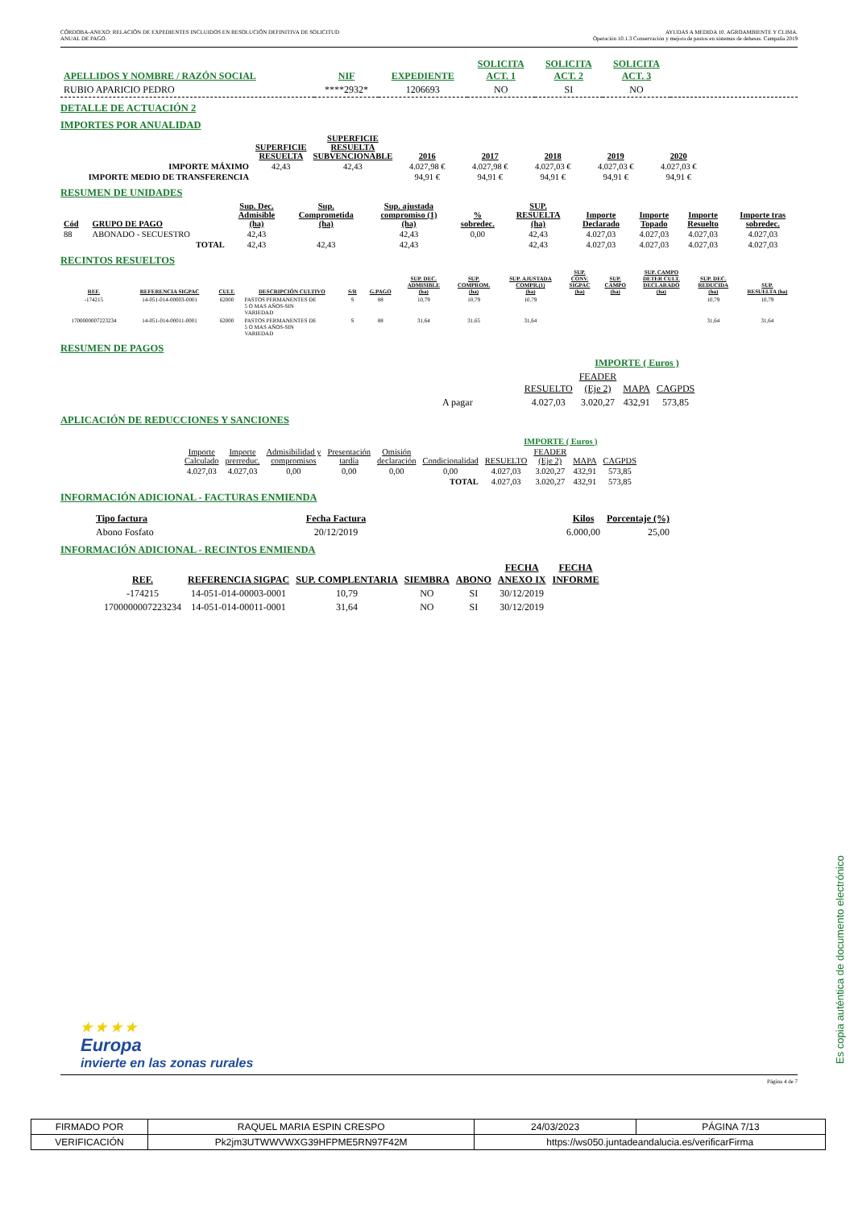CÓRDOBA-ANEXO: RELACIÓN DE EXPEDIENTES INCLUIDOS EN RESOLUCIÓN DEFINITIVA DE SOLICITUD
ANUAL DE PAGO.
AYUDAS A MEDIDA 10. AGROAMBIENTE Y CLIMA.
Operación 10.1.3 Conservación y mejora de pastos en sistemas de dehesas. Campaña 2019
| APELLIDOS Y NOMBRE / RAZÓN SOCIAL | NIF | EXPEDIENTE | SOLICITA ACT. 1 | SOLICITA ACT. 2 | SOLICITA ACT. 3 | |
| --- | --- | --- | --- | --- | --- | --- |
| RUBIO APARICIO PEDRO | ****2932* | 1206693 | NO | SI | NO | |
DETALLE DE ACTUACIÓN 2
IMPORTES POR ANUALIDAD
| | SUPERFICIE RESUELTA | SUPERFICIE RESUELTA SUBVENCIONABLE | 2016 | 2017 | 2018 | 2019 | 2020 |
| IMPORTE MÁXIMO | 42,43 | 42,43 | 4.027,98 € | 4.027,98 € | 4.027,03 € | 4.027,03 € | 4.027,03 € |
| IMPORTE MEDIO DE TRANSFERENCIA | | | 94,91 € | 94,91 € | 94,91 € | 94,91 € | 94,91 € |
RESUMEN DE UNIDADES
| Cód | GRUPO DE PAGO | Sup. Dec. Admisible (ha) | Sup. Comprometida (ha) | Sup. ajustada compromiso (1) (ha) | % sobredec. | SUP. RESUELTA (ha) | Importe Declarado | Importe Topado | Importe Resuelto | Importe tras sobredec. |
| --- | --- | --- | --- | --- | --- | --- | --- | --- | --- | --- |
| 88 | ABONADO - SECUESTRO | 42,43 | | 42,43 | 0,00 | 42,43 | 4.027,03 | 4.027,03 | 4.027,03 | 4.027,03 |
| | TOTAL | 42,43 | 42,43 | 42,43 | | 42,43 | 4.027,03 | 4.027,03 | 4.027,03 | 4.027,03 |
RECINTOS RESUELTOS
| REF. | REFERENCIA SIGPAC | CULT. | DESCRIPCIÓN CULTIVO | S/R | G.PAGO | SUP. DEC. ADMISIBLE (ha) | SUP. COMPROM. (ha) | SUP. AJUSTADA COMPR.(1) (ha) | SUP. CONV. SIGPAC (ha) | SUP. CAMPO (ha) | SUP. CAMPO DETER CULT. DECLARADO (ha) | SUP. DEC. REDUCIDA (ha) | SUP. RESUELTA (ha) |
| --- | --- | --- | --- | --- | --- | --- | --- | --- | --- | --- | --- | --- | --- |
| -174215 | 14-051-014-00003-0001 | 62000 | PASTOS PERMANENTES DE 5 O MAS AÑOS-SIN VARIEDAD | S | 88 | 10,79 | 10,79 | 10,79 | | | | 10,79 | 10,79 |
| 1700000007223234 | 14-051-014-00011-0001 | 62000 | PASTOS PERMANENTES DE 5 O MAS AÑOS-SIN VARIEDAD | S | 88 | 31,64 | 31,65 | 31,64 | | | | 31,64 | 31,64 |
RESUMEN DE PAGOS
| | | IMPORTE ( Euros ) | | | |
| | RESUELTO | FEADER (Eje 2) | MAPA | CAGPDS | |
| A pagar | 4.027,03 | 3.020,27 | 432,91 | 573,85 | |
APLICACIÓN DE REDUCCIONES Y SANCIONES
| | | | | | | IMPORTE ( Euros ) | | | |
| Importe Calculado | Importe prerreduc. | Admisibilidad y compromisos | Presentación tardía | Omisión declaración | Condicionalidad | RESUELTO | FEADER (Eje 2) | MAPA | CAGPDS |
| 4.027,03 | 4.027,03 | 0,00 | 0,00 | 0,00 | 0,00 | 4.027,03 | 3.020,27 | 432,91 | 573,85 |
| TOTAL | | | | | | 4.027,03 | 3.020,27 | 432,91 | 573,85 |
INFORMACIÓN ADICIONAL - FACTURAS ENMIENDA
| Tipo factura | Fecha Factura | | Kilos | Porcentaje (%) |
| Abono Fosfato | 20/12/2019 | | 6.000,00 | 25,00 |
INFORMACIÓN ADICIONAL - RECINTOS ENMIENDA
| REF. | REFERENCIA SIGPAC | SUP. COMPLENTARIA | SIEMBRA | ABONO | FECHA ANEXO IX | FECHA INFORME |
| --- | --- | --- | --- | --- | --- | --- |
| -174215 | 14-051-014-00003-0001 | 10,79 | NO | SI | 30/12/2019 | |
| 1700000007223234 | 14-051-014-00011-0001 | 31,64 | NO | SI | 30/12/2019 | |
★ ★ ★ ★
Europa
invierte en las zonas rurales
Página 4 de 7
Es copia auténtica de documento electrónico
| FIRMADO POR | RAQUEL MARIA ESPIN CRESPO | | 24/03/2023 | PÁGINA 7/13 |
| VERIFICACIÓN | Pk2jm3UTWWVWXG39HFPME5RN97F42M | https://ws050.juntadeandalucia.es/verificarFirma | | |